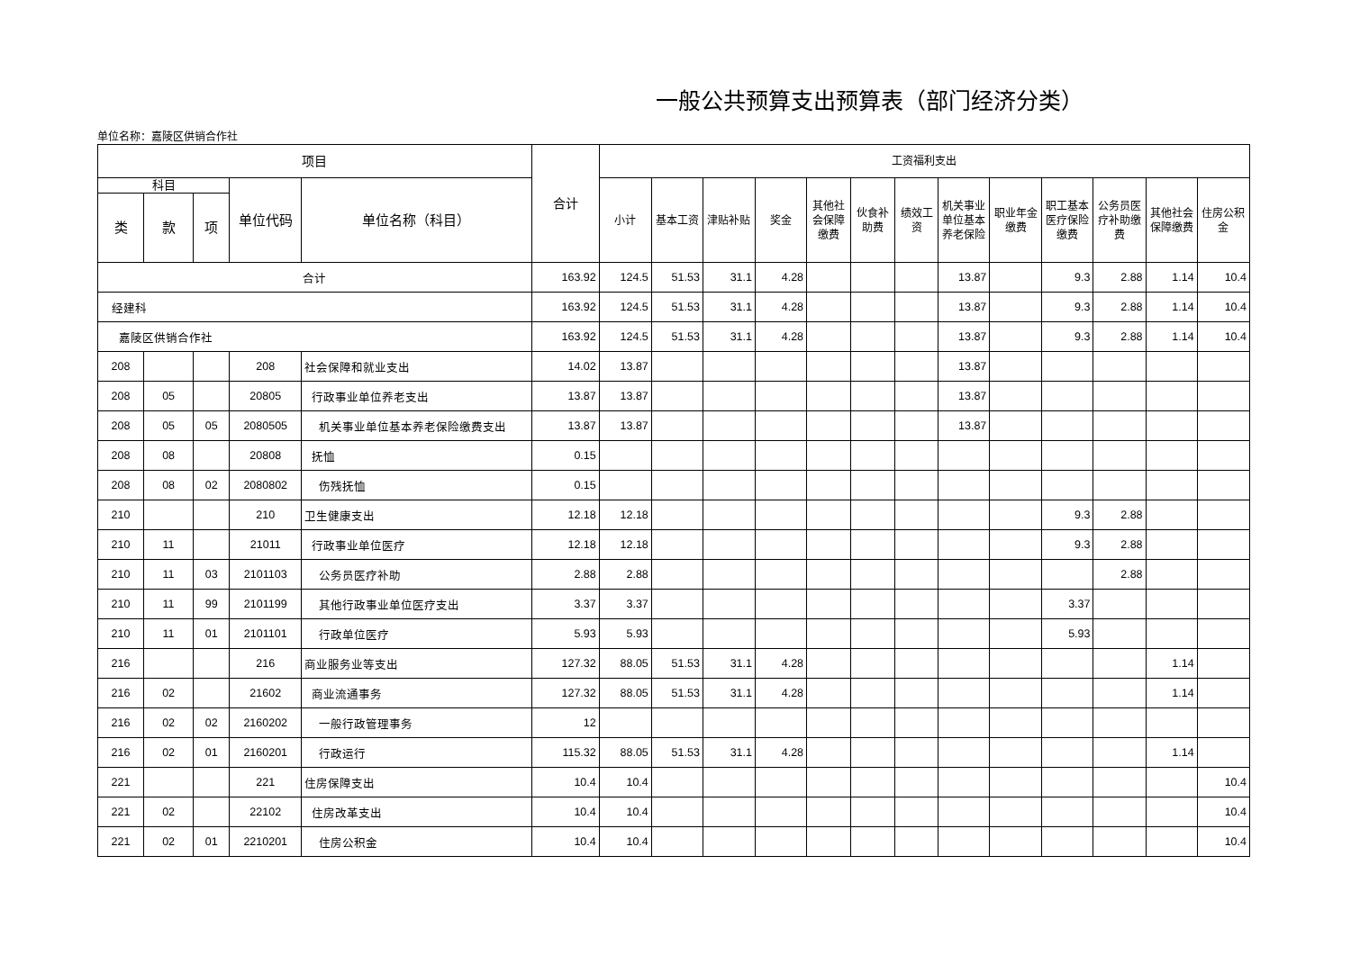一般公共预算支出预算表（部门经济分类）
单位名称：嘉陵区供销合作社
| 项目 | | | | | 合计 | 工资福利支出 | | | | | | | | | | | | |
| --- | --- | --- | --- | --- | --- | --- | --- | --- | --- | --- | --- | --- | --- | --- | --- | --- | --- | --- |
| 科目 | | | 单位代码 | 单位名称（科目） | | 小计 | 基本工资 | 津贴补贴 | 奖金 | 其他社会保障缴费 | 伙食补助费 | 绩效工资 | 机关事业单位基本养老保险 | 职业年金缴费 | 职工基本医疗保险缴费 | 公务员医疗补助缴费 | 其他社会保障缴费 | 住房公积金 |
| 类 | 款 | 项 | | | | | | | | | | | | | | | | |
| 合计 | | | | | 163.92 | 124.5 | 51.53 | 31.1 | 4.28 | | | | 13.87 | | 9.3 | 2.88 | 1.14 | 10.4 |
| 经建科 | | | | | 163.92 | 124.5 | 51.53 | 31.1 | 4.28 | | | | 13.87 | | 9.3 | 2.88 | 1.14 | 10.4 |
| 嘉陵区供销合作社 | | | | | 163.92 | 124.5 | 51.53 | 31.1 | 4.28 | | | | 13.87 | | 9.3 | 2.88 | 1.14 | 10.4 |
| 208 | | | 208 | 社会保障和就业支出 | 14.02 | 13.87 | | | | | | | 13.87 | | | | | |
| 208 | 05 | | 20805 | 行政事业单位养老支出 | 13.87 | 13.87 | | | | | | | 13.87 | | | | | |
| 208 | 05 | 05 | 2080505 | 机关事业单位基本养老保险缴费支出 | 13.87 | 13.87 | | | | | | | 13.87 | | | | | |
| 208 | 08 | | 20808 | 抚恤 | 0.15 | | | | | | | | | | | | | |
| 208 | 08 | 02 | 2080802 | 伤残抚恤 | 0.15 | | | | | | | | | | | | | |
| 210 | | | 210 | 卫生健康支出 | 12.18 | 12.18 | | | | | | | | | 9.3 | 2.88 | | |
| 210 | 11 | | 21011 | 行政事业单位医疗 | 12.18 | 12.18 | | | | | | | | | 9.3 | 2.88 | | |
| 210 | 11 | 03 | 2101103 | 公务员医疗补助 | 2.88 | 2.88 | | | | | | | | | | 2.88 | | |
| 210 | 11 | 99 | 2101199 | 其他行政事业单位医疗支出 | 3.37 | 3.37 | | | | | | | | | 3.37 | | | |
| 210 | 11 | 01 | 2101101 | 行政单位医疗 | 5.93 | 5.93 | | | | | | | | | 5.93 | | | |
| 216 | | | 216 | 商业服务业等支出 | 127.32 | 88.05 | 51.53 | 31.1 | 4.28 | | | | | | | | 1.14 | |
| 216 | 02 | | 21602 | 商业流通事务 | 127.32 | 88.05 | 51.53 | 31.1 | 4.28 | | | | | | | | 1.14 | |
| 216 | 02 | 02 | 2160202 | 一般行政管理事务 | 12 | | | | | | | | | | | | | |
| 216 | 02 | 01 | 2160201 | 行政运行 | 115.32 | 88.05 | 51.53 | 31.1 | 4.28 | | | | | | | | 1.14 | |
| 221 | | | 221 | 住房保障支出 | 10.4 | 10.4 | | | | | | | | | | | | 10.4 |
| 221 | 02 | | 22102 | 住房改革支出 | 10.4 | 10.4 | | | | | | | | | | | | 10.4 |
| 221 | 02 | 01 | 2210201 | 住房公积金 | 10.4 | 10.4 | | | | | | | | | | | | 10.4 |